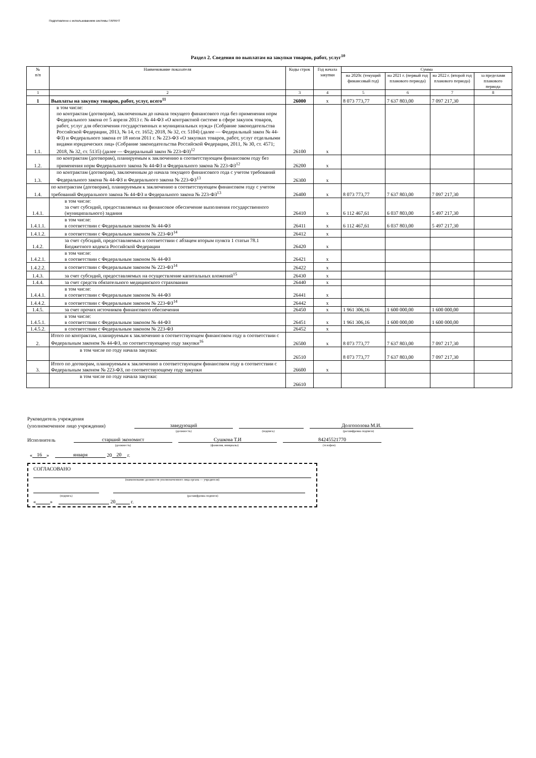Подготовлено с использованием системы ГАРАНТ
Раздел 2. Сведения по выплатам на закупки товаров, работ, услуг<sup>10</sup>
| № п/п | Наименование показателя | Коды строк | Год начала закупки | Сумма | | | |
| --- | --- | --- | --- | --- | --- | --- | --- |
| | | | | на 2020г. (текущий финансовый год) | на 2021 г. (первый год планового периода) | на 2022 г. (второй год планового периода) | за пределами планового периода |
| 1 | 2 | 3 | 4 | 5 | 6 | 7 | 8 |
| 1 | Выплаты на закупку товаров, работ, услуг, всего<sup>11</sup> | 26000 | x | 8 073 773,77 | 7 637 803,00 | 7 097 217,30 | |
| 1.1. | в том числе: по контрактам (договорам), заключенным до начала текущего финансового года без применения норм Федерального закона от 5 апреля 2013 г. № 44-ФЗ «О контрактной системе в сфере закупок товаров, работ, услуг для обеспечения государственных и муниципальных нужд» (Собрание законодательства Российской Федерации, 2013, № 14, ст. 1652; 2018, № 32, ст. 5104) (далее — Федеральный закон № 44-ФЗ) и Федерального закона от 18 июля 2011 г. № 223-ФЗ «О закупках товаров, работ, услуг отдельными видами юридических лиц» (Собрание законодательства Российской Федерации, 2011, № 30, ст. 4571; 2018, № 32, ст. 5135) (далее — Федеральный закон № 223-ФЗ)<sup>12</sup> | 26100 | x | | | | |
| 1.2. | по контрактам (договорам), планируемым к заключению в соответствующем финансовом году без применения норм Федерального закона № 44-ФЗ и Федерального закона № 223-ФЗ<sup>12</sup> | 26200 | x | | | | |
| 1.3. | по контрактам (договорам), заключенным до начала текущего финансового года с учетом требований Федерального закона № 44-ФЗ и Федерального закона № 223-ФЗ<sup>13</sup> | 26300 | x | | | | |
| 1.4. | по контрактам (договорам), планируемым к заключению в соответствующем финансовом году с учетом требований Федерального закона № 44-ФЗ и Федерального закона № 223-ФЗ<sup>13</sup> | 26400 | x | 8 073 773,77 | 7 637 803,00 | 7 097 217,30 | |
| 1.4.1. | в том числе: за счет субсидий, предоставляемых на финансовое обеспечение выполнения государственного (муниципального) задания | 26410 | x | 6 112 467,61 | 6 037 803,00 | 5 497 217,30 | |
| 1.4.1.1. | в том числе: в соответствии с Федеральным законом № 44-ФЗ | 26411 | x | 6 112 467,61 | 6 037 803,00 | 5 497 217,30 | |
| 1.4.1.2. | в соответствии с Федеральным законом № 223-ФЗ<sup>14</sup> | 26412 | x | | | | |
| 1.4.2. | за счет субсидий, предоставляемых в соответствии с абзацем вторым пункта 1 статьи 78.1 Бюджетного кодекса Российской Федерации | 26420 | x | | | | |
| 1.4.2.1. | в том числе: в соответствии с Федеральным законом № 44-ФЗ | 26421 | x | | | | |
| 1.4.2.2. | в соответствии с Федеральным законом № 223-ФЗ<sup>14</sup> | 26422 | x | | | | |
| 1.4.3. | за счет субсидий, предоставляемых на осуществление капитальных вложений<sup>15</sup> | 26430 | x | | | | |
| 1.4.4. | за счет средств обязательного медицинского страхования | 26440 | x | | | | |
| 1.4.4.1. | в том числе: в соответствии с Федеральным законом № 44-ФЗ | 26441 | x | | | | |
| 1.4.4.2. | в соответствии с Федеральным законом № 223-ФЗ<sup>14</sup> | 26442 | x | | | | |
| 1.4.5. | за счет прочих источников финансового обеспечения | 26450 | x | 1 961 306,16 | 1 600 000,00 | 1 600 000,00 | |
| 1.4.5.1. | в том числе: в соответствии с Федеральным законом № 44-ФЗ | 26451 | x | 1 961 306,16 | 1 600 000,00 | 1 600 000,00 | |
| 1.4.5.2. | в соответствии с Федеральным законом № 223-ФЗ | 26452 | x | | | | |
| 2. | Итого по контрактам, планируемым к заключению в соответствующем финансовом году в соответствии с Федеральным законом № 44-ФЗ, по соответствующему году закупки<sup>16</sup> | 26500 | x | 8 073 773,77 | 7 637 803,00 | 7 097 217,30 | |
| | в том числе по году начала закупки: | 26510 | | 8 073 773,77 | 7 637 803,00 | 7 097 217,30 | |
| 3. | Итого по договорам, планируемым к заключению в соответствующем финансовом году в соответствии с Федеральным законом № 223-ФЗ, по соответствующему году закупки | 26600 | x | | | | |
| | в том числе по году начала закупки: | 26610 | | | | | |
Руководитель учреждения
(уполномоченное лицо учреждения) заведующий Долгополова М.И.
(должность) (подпись) (расшифровка подписи)
Исполнитель старший экономист Сушкова Т.И 84245521770
(должность) (фамилия, инициалы) (телефон)
« 16 » января 20 20 г.
СОГЛАСОВАНО
(наименование должности уполномоченного лица органа — учредителя)
(подпись) (расшифровка подписи)
« » 20 г.